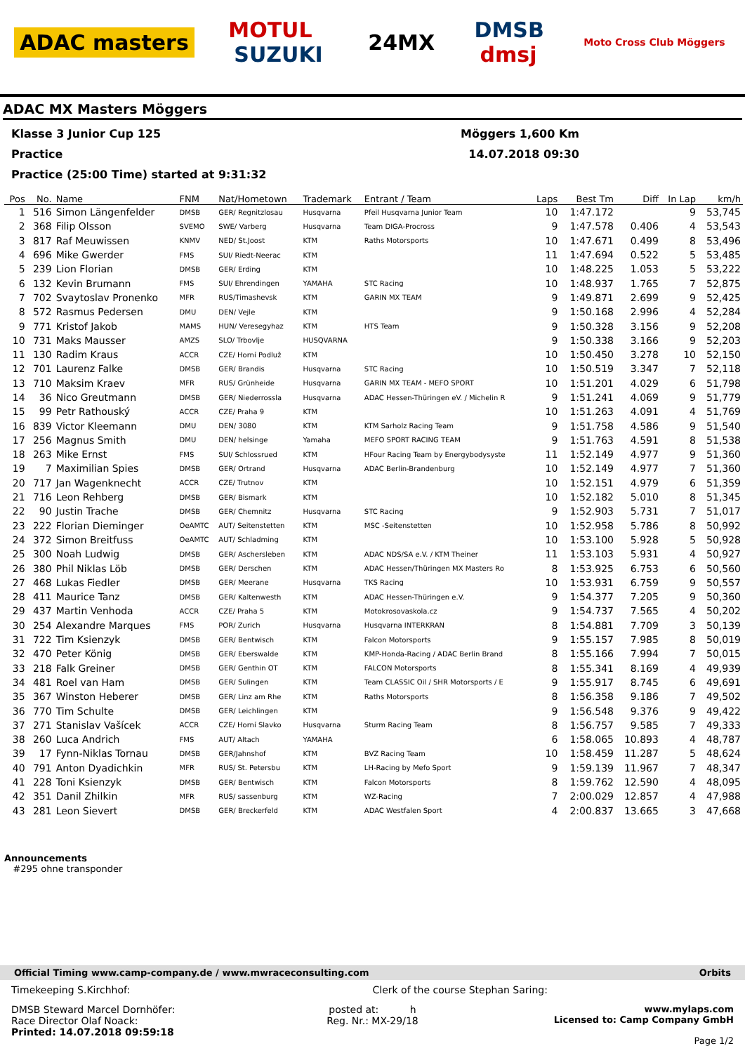ADAC masters MOTUL
SUZUKI 24MX DMSB
dmsj Moto Cross Club Möggers
ADAC MX Masters Möggers
Klasse 3 Junior Cup 125 Möggers 1,600 Km
Practice 14.07.2018 09:30
Practice (25:00 Time) started at 9:31:32
| Pos | No. | Name | FNM | Nat/Hometown | Trademark | Entrant / Team | Laps | Best Tm | Diff | In Lap | km/h |
| --- | --- | --- | --- | --- | --- | --- | --- | --- | --- | --- | --- |
| 1 | 516 | Simon Längenfelder | DMSB | GER/ Regnitzlosau | Husqvarna | Pfeil Husqvarna Junior Team | 10 | 1:47.172 | | 9 | 53,745 |
| 2 | 368 | Filip Olsson | SVEMO | SWE/ Varberg | Husqvarna | Team DIGA-Procross | 9 | 1:47.578 | 0.406 | 4 | 53,543 |
| 3 | 817 | Raf Meuwissen | KNMV | NED/ St.Joost | KTM | Raths Motorsports | 10 | 1:47.671 | 0.499 | 8 | 53,496 |
| 4 | 696 | Mike Gwerder | FMS | SUI/ Riedt-Neerac | KTM | | 11 | 1:47.694 | 0.522 | 5 | 53,485 |
| 5 | 239 | Lion Florian | DMSB | GER/ Erding | KTM | | 10 | 1:48.225 | 1.053 | 5 | 53,222 |
| 6 | 132 | Kevin Brumann | FMS | SUI/ Ehrendingen | YAMAHA | STC Racing | 10 | 1:48.937 | 1.765 | 7 | 52,875 |
| 7 | 702 | Svaytoslav Pronenko | MFR | RUS/Timashevsk | KTM | GARIN MX TEAM | 9 | 1:49.871 | 2.699 | 9 | 52,425 |
| 8 | 572 | Rasmus Pedersen | DMU | DEN/ Vejle | KTM | | 9 | 1:50.168 | 2.996 | 4 | 52,284 |
| 9 | 771 | Kristof Jakob | MAMS | HUN/ Veresegyhaz | KTM | HTS Team | 9 | 1:50.328 | 3.156 | 9 | 52,208 |
| 10 | 731 | Maks Mausser | AMZS | SLO/ Trbovlje | HUSQVARNA | | 9 | 1:50.338 | 3.166 | 9 | 52,203 |
| 11 | 130 | Radim Kraus | ACCR | CZE/ Horní Podluž | KTM | | 10 | 1:50.450 | 3.278 | 10 | 52,150 |
| 12 | 701 | Laurenz Falke | DMSB | GER/ Brandis | Husqvarna | STC Racing | 10 | 1:50.519 | 3.347 | 7 | 52,118 |
| 13 | 710 | Maksim Kraev | MFR | RUS/ Grünheide | Husqvarna | GARIN MX TEAM - MEFO SPORT | 10 | 1:51.201 | 4.029 | 6 | 51,798 |
| 14 | 36 | Nico Greutmann | DMSB | GER/ Niederrossla | Husqvarna | ADAC Hessen-Thüringen eV. / Michelin R | 9 | 1:51.241 | 4.069 | 9 | 51,779 |
| 15 | 99 | Petr Rathouský | ACCR | CZE/ Praha 9 | KTM | | 10 | 1:51.263 | 4.091 | 4 | 51,769 |
| 16 | 839 | Victor Kleemann | DMU | DEN/ 3080 | KTM | KTM Sarholz Racing Team | 9 | 1:51.758 | 4.586 | 9 | 51,540 |
| 17 | 256 | Magnus Smith | DMU | DEN/ helsinge | Yamaha | MEFO SPORT RACING TEAM | 9 | 1:51.763 | 4.591 | 8 | 51,538 |
| 18 | 263 | Mike Ernst | FMS | SUI/ Schlossrued | KTM | HFour Racing Team by Energybodysyste | 11 | 1:52.149 | 4.977 | 9 | 51,360 |
| 19 | 7 | Maximilian Spies | DMSB | GER/ Ortrand | Husqvarna | ADAC Berlin-Brandenburg | 10 | 1:52.149 | 4.977 | 7 | 51,360 |
| 20 | 717 | Jan Wagenknecht | ACCR | CZE/ Trutnov | KTM | | 10 | 1:52.151 | 4.979 | 6 | 51,359 |
| 21 | 716 | Leon Rehberg | DMSB | GER/ Bismark | KTM | | 10 | 1:52.182 | 5.010 | 8 | 51,345 |
| 22 | 90 | Justin Trache | DMSB | GER/ Chemnitz | Husqvarna | STC Racing | 9 | 1:52.903 | 5.731 | 7 | 51,017 |
| 23 | 222 | Florian Dieminger | OeAMTC | AUT/ Seitenstetten | KTM | MSC -Seitenstetten | 10 | 1:52.958 | 5.786 | 8 | 50,992 |
| 24 | 372 | Simon Breitfuss | OeAMTC | AUT/ Schladming | KTM | | 10 | 1:53.100 | 5.928 | 5 | 50,928 |
| 25 | 300 | Noah Ludwig | DMSB | GER/ Aschersleben | KTM | ADAC NDS/SA e.V. / KTM Theiner | 11 | 1:53.103 | 5.931 | 4 | 50,927 |
| 26 | 380 | Phil Niklas Löb | DMSB | GER/ Derschen | KTM | ADAC Hessen/Thüringen MX Masters Ro | 8 | 1:53.925 | 6.753 | 6 | 50,560 |
| 27 | 468 | Lukas Fiedler | DMSB | GER/ Meerane | Husqvarna | TKS Racing | 10 | 1:53.931 | 6.759 | 9 | 50,557 |
| 28 | 411 | Maurice Tanz | DMSB | GER/ Kaltenwesth | KTM | ADAC Hessen-Thüringen e.V. | 9 | 1:54.377 | 7.205 | 9 | 50,360 |
| 29 | 437 | Martin Venhoda | ACCR | CZE/ Praha 5 | KTM | Motokrosovaskola.cz | 9 | 1:54.737 | 7.565 | 4 | 50,202 |
| 30 | 254 | Alexandre Marques | FMS | POR/ Zurich | Husqvarna | Husqvarna INTERKRAN | 8 | 1:54.881 | 7.709 | 3 | 50,139 |
| 31 | 722 | Tim Ksienzyk | DMSB | GER/ Bentwisch | KTM | Falcon Motorsports | 9 | 1:55.157 | 7.985 | 8 | 50,019 |
| 32 | 470 | Peter König | DMSB | GER/ Eberswalde | KTM | KMP-Honda-Racing / ADAC Berlin Brand | 8 | 1:55.166 | 7.994 | 7 | 50,015 |
| 33 | 218 | Falk Greiner | DMSB | GER/ Genthin OT | KTM | FALCON Motorsports | 8 | 1:55.341 | 8.169 | 4 | 49,939 |
| 34 | 481 | Roel van Ham | DMSB | GER/ Sulingen | KTM | Team CLASSIC Oil / SHR Motorsports / E | 9 | 1:55.917 | 8.745 | 6 | 49,691 |
| 35 | 367 | Winston Heberer | DMSB | GER/ Linz am Rhe | KTM | Raths Motorsports | 8 | 1:56.358 | 9.186 | 7 | 49,502 |
| 36 | 770 | Tim Schulte | DMSB | GER/ Leichlingen | KTM | | 9 | 1:56.548 | 9.376 | 9 | 49,422 |
| 37 | 271 | Stanislav Vašícek | ACCR | CZE/ Horní Slavko | Husqvarna | Sturm Racing Team | 8 | 1:56.757 | 9.585 | 7 | 49,333 |
| 38 | 260 | Luca Andrich | FMS | AUT/ Altach | YAMAHA | | 6 | 1:58.065 | 10.893 | 4 | 48,787 |
| 39 | 17 | Fynn-Niklas Tornau | DMSB | GER/Jahnshof | KTM | BVZ Racing Team | 10 | 1:58.459 | 11.287 | 5 | 48,624 |
| 40 | 791 | Anton Dyadichkin | MFR | RUS/ St. Petersbu | KTM | LH-Racing by Mefo Sport | 9 | 1:59.139 | 11.967 | 7 | 48,347 |
| 41 | 228 | Toni Ksienzyk | DMSB | GER/ Bentwisch | KTM | Falcon Motorsports | 8 | 1:59.762 | 12.590 | 4 | 48,095 |
| 42 | 351 | Danil Zhilkin | MFR | RUS/ sassenburg | KTM | WZ-Racing | 7 | 2:00.029 | 12.857 | 4 | 47,988 |
| 43 | 281 | Leon Sievert | DMSB | GER/ Breckerfeld | KTM | ADAC Westfalen Sport | 4 | 2:00.837 | 13.665 | 3 | 47,668 |
Announcements
#295 ohne transponder
Official Timing www.camp-company.de / www.mwraceconsulting.com Orbits
Timekeeping S.Kirchhof: Clerk of the course Stephan Saring:
DMSB Steward Marcel Dornhöfer:
Race Director Olaf Noack:
Printed: 14.07.2018 09:59:18
posted at: h
Reg. Nr.: MX-29/18
www.mylaps.com
Licensed to: Camp Company GmbH
Page 1/2